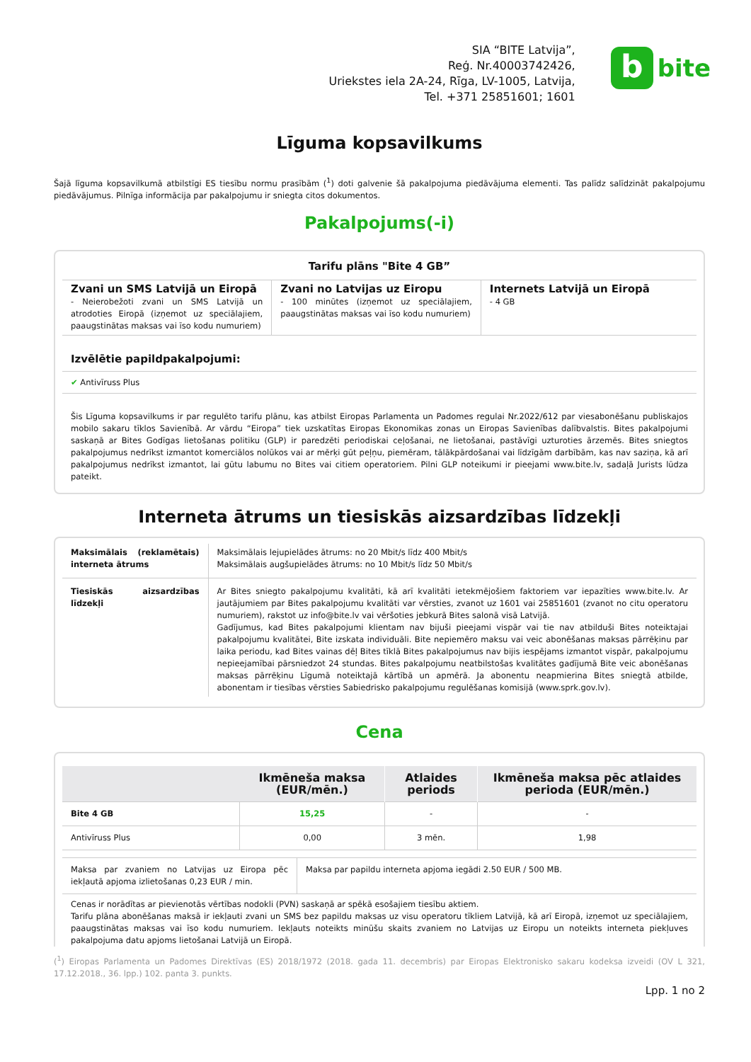SIA “BITE Latvija”,
Reģ. Nr.40003742426,
Uriekstes iela 2A-24, Rīga, LV-1005, Latvija,
Tel. +371 25851601; 1601
b
bite
Līguma kopsavilkums
Šajā līguma kopsavilkumā atbilstīgi ES tiesību normu prasībām (<sup>1</sup>) doti galvenie šā pakalpojuma piedāvājuma elementi. Tas palīdz salīdzināt pakalpojumu piedāvājumus. Pilnīga informācija par pakalpojumu ir sniegta citos dokumentos.
Pakalpojums(-i)
Tarifu plāns "Bite 4 GB”
| Zvani un SMS Latvijā un Eiropā - Neierobežoti zvani un SMS Latvijā un atrodoties Eiropā (izņemot uz speciālajiem, paaugstinātas maksas vai īso kodu numuriem) | Zvani no Latvijas uz Eiropu - 100 minūtes (izņemot uz speciālajiem, paaugstinātas maksas vai īso kodu numuriem) | Internets Latvijā un Eiropā - 4 GB |
Izvēlētie papildpakalpojumi:
✔ Antivīruss Plus
Šis Līguma kopsavilkums ir par regulēto tarifu plānu, kas atbilst Eiropas Parlamenta un Padomes regulai Nr.2022/612 par viesabonēšanu publiskajos mobilo sakaru tīklos Savienībā. Ar vārdu “Eiropa” tiek uzskatītas Eiropas Ekonomikas zonas un Eiropas Savienības dalībvalstis. Bites pakalpojumi saskaņā ar Bites Godīgas lietošanas politiku (GLP) ir paredzēti periodiskai ceļošanai, ne lietošanai, pastāvīgi uzturoties ārzemēs. Bites sniegtos pakalpojumus nedrīkst izmantot komerciālos nolūkos vai ar mērķi gūt peļņu, piemēram, tālākpārdošanai vai līdzīgām darbībām, kas nav saziņa, kā arī pakalpojumus nedrīkst izmantot, lai gūtu labumu no Bites vai citiem operatoriem. Pilni GLP noteikumi ir pieejami www.bite.lv, sadaļā Jurists lūdza pateikt.
Interneta ātrums un tiesiskās aizsardzības līdzekļi
| Maksimālais (reklamētais) interneta ātrums | Maksimālais lejupielādes ātrums: no 20 Mbit/s līdz 400 Mbit/s Maksimālais augšupielādes ātrums: no 10 Mbit/s līdz 50 Mbit/s |
| Tiesiskās aizsardzības līdzekļi | Ar Bites sniegto pakalpojumu kvalitāti, kā arī kvalitāti ietekmējošiem faktoriem var iepazīties www.bite.lv. Ar jautājumiem par Bites pakalpojumu kvalitāti var vērsties, zvanot uz 1601 vai 25851601 (zvanot no citu operatoru numuriem), rakstot uz info@bite.lv vai vēršoties jebkurā Bites salonā visā Latvijā. Gadījumus, kad Bites pakalpojumi klientam nav bijuši pieejami vispār vai tie nav atbilduši Bites noteiktajai pakalpojumu kvalitātei, Bite izskata individuāli. Bite nepiemēro maksu vai veic abonēšanas maksas pārrēķinu par laika periodu, kad Bites vainas dēļ Bites tīklā Bites pakalpojumus nav bijis iespējams izmantot vispār, pakalpojumu nepieejamībai pārsniedzot 24 stundas. Bites pakalpojumu neatbilstošas kvalitātes gadījumā Bite veic abonēšanas maksas pārrēķinu Līgumā noteiktajā kārtībā un apmērā. Ja abonentu neapmierina Bites sniegtā atbilde, abonentam ir tiesības vērsties Sabiedrisko pakalpojumu regulēšanas komisijā (www.sprk.gov.lv). |
Cena
| | Ikmēneša maksa (EUR/mēn.) | Atlaides periods | Ikmēneša maksa pēc atlaides perioda (EUR/mēn.) |
| --- | --- | --- | --- |
| Bite 4 GB | 15,25 | - | - |
| Antivīruss Plus | 0,00 | 3 mēn. | 1,98 |
| Maksa par zvaniem no Latvijas uz Eiropa pēc iekļautā apjoma izlietošanas 0,23 EUR / min. | Maksa par papildu interneta apjoma iegādi 2.50 EUR / 500 MB. |
Cenas ir norādītas ar pievienotās vērtības nodokli (PVN) saskaņā ar spēkā esošajiem tiesību aktiem.
Tarifu plāna abonēšanas maksā ir iekļauti zvani un SMS bez papildu maksas uz visu operatoru tīkliem Latvijā, kā arī Eiropā, izņemot uz speciālajiem, paaugstinātas maksas vai īso kodu numuriem. Iekļauts noteikts minūšu skaits zvaniem no Latvijas uz Eiropu un noteikts interneta piekļuves pakalpojuma datu apjoms lietošanai Latvijā un Eiropā.
(<sup>1</sup>) Eiropas Parlamenta un Padomes Direktīvas (ES) 2018/1972 (2018. gada 11. decembris) par Eiropas Elektronisko sakaru kodeksa izveidi (OV L 321, 17.12.2018., 36. lpp.) 102. panta 3. punkts.
Lpp. 1 no 2